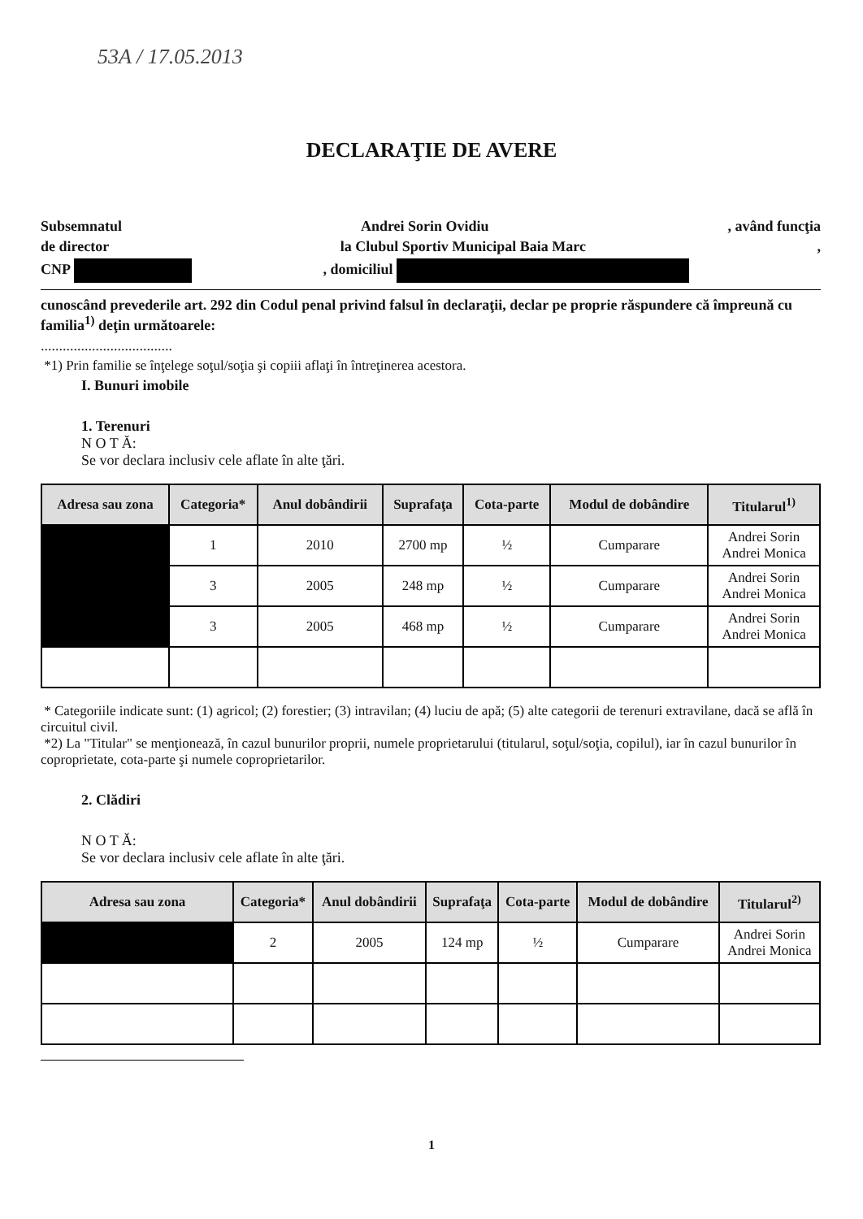53A / 17.05.2013
DECLARAŢIE DE AVERE
Subsemnatul Andrei Sorin Ovidiu, având funcţia
de director la Clubul Sportiv Municipal Baia Marc,
CNP , domiciliul
cunoscând prevederile art. 292 din Codul penal privind falsul în declaraţii, declar pe proprie răspundere că împreună cu familia<sup>1)</sup> deţin următoarele:
....................................
*1) Prin familie se înţelege soţul/soţia şi copiii aflaţi în întreţinerea acestora.
I. Bunuri imobile
1. Terenuri
N O T Ă:
Se vor declara inclusiv cele aflate în alte ţări.
| Adresa sau zona | Categoria* | Anul dobândirii | Suprafaţa | Cota-parte | Modul de dobândire | Titularul<sup>1)</sup> |
| --- | --- | --- | --- | --- | --- | --- |
| | 1 | 2010 | 2700 mp | ½ | Cumparare | Andrei Sorin Andrei Monica |
| | 3 | 2005 | 248 mp | ½ | Cumparare | Andrei Sorin Andrei Monica |
| | 3 | 2005 | 468 mp | ½ | Cumparare | Andrei Sorin Andrei Monica |
* Categoriile indicate sunt: (1) agricol; (2) forestier; (3) intravilan; (4) luciu de apă; (5) alte categorii de terenuri extravilane, dacă se află în circuitul civil.
*2) La "Titular" se menţionează, în cazul bunurilor proprii, numele proprietarului (titularul, soţul/soţia, copilul), iar în cazul bunurilor în coproprietate, cota-parte şi numele coproprietarilor.
2. Clădiri
N O T Ă:
Se vor declara inclusiv cele aflate în alte ţări.
| Adresa sau zona | Categoria* | Anul dobândirii | Suprafaţa | Cota-parte | Modul de dobândire | Titularul<sup>2)</sup> |
| --- | --- | --- | --- | --- | --- | --- |
| | 2 | 2005 | 124 mp | ½ | Cumparare | Andrei Sorin Andrei Monica |
1